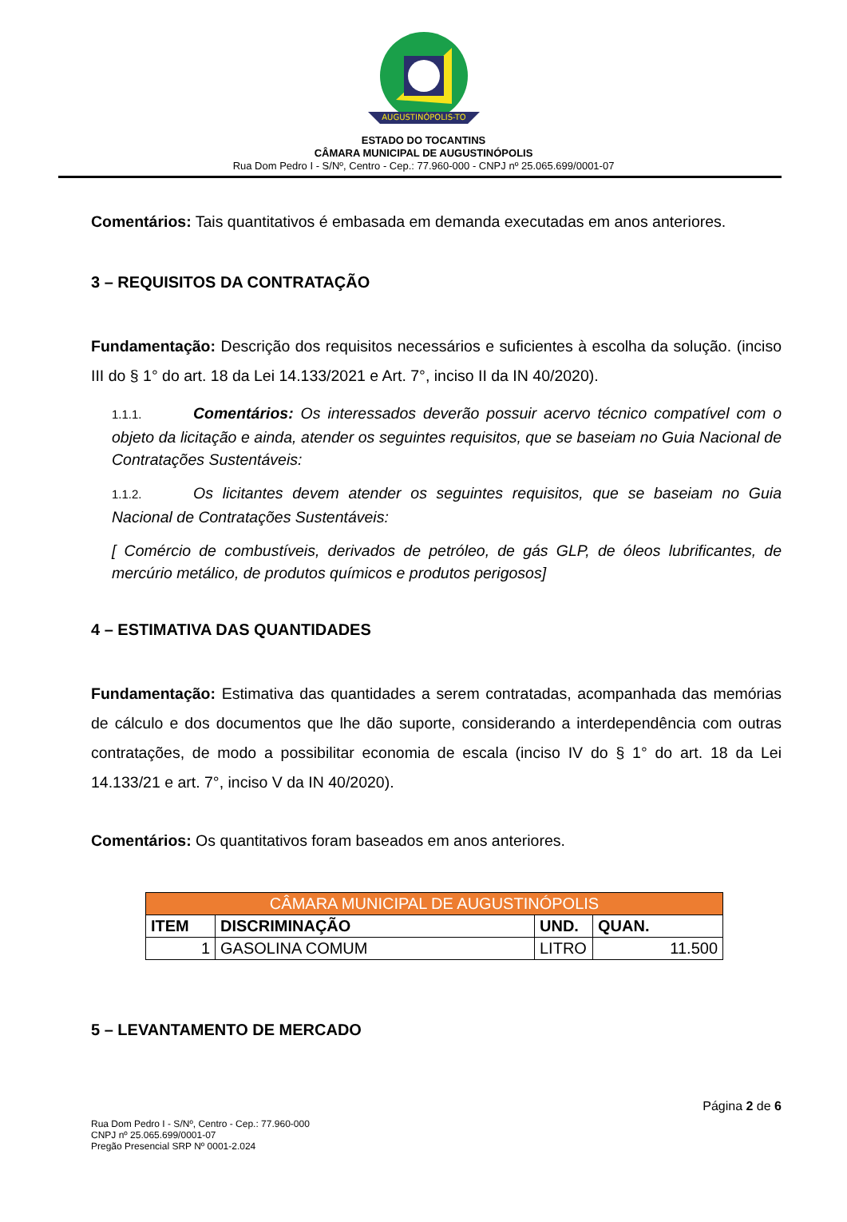AUGUSTINÓPOLIS-TO
ESTADO DO TOCANTINS
CÂMARA MUNICIPAL DE AUGUSTINÓPOLIS
Rua Dom Pedro I - S/Nº, Centro - Cep.: 77.960-000 - CNPJ nº 25.065.699/0001-07
Comentários: Tais quantitativos é embasada em demanda executadas em anos anteriores.
3 – REQUISITOS DA CONTRATAÇÃO
Fundamentação: Descrição dos requisitos necessários e suficientes à escolha da solução. (inciso III do § 1° do art. 18 da Lei 14.133/2021 e Art. 7°, inciso II da IN 40/2020).
1.1.1. Comentários: Os interessados deverão possuir acervo técnico compatível com o objeto da licitação e ainda, atender os seguintes requisitos, que se baseiam no Guia Nacional de Contratações Sustentáveis:
1.1.2. Os licitantes devem atender os seguintes requisitos, que se baseiam no Guia Nacional de Contratações Sustentáveis:
[ Comércio de combustíveis, derivados de petróleo, de gás GLP, de óleos lubrificantes, de mercúrio metálico, de produtos químicos e produtos perigosos]
4 – ESTIMATIVA DAS QUANTIDADES
Fundamentação: Estimativa das quantidades a serem contratadas, acompanhada das memórias de cálculo e dos documentos que lhe dão suporte, considerando a interdependência com outras contratações, de modo a possibilitar economia de escala (inciso IV do § 1° do art. 18 da Lei 14.133/21 e art. 7°, inciso V da IN 40/2020).
Comentários: Os quantitativos foram baseados em anos anteriores.
| CÂMARA MUNICIPAL DE AUGUSTINÓPOLIS | | | |
| --- | --- | --- | --- |
| ITEM | DISCRIMINAÇÃO | UND. | QUAN. |
| 1 | GASOLINA COMUM | LITRO | 11.500 |
5 – LEVANTAMENTO DE MERCADO
Página 2 de 6
Rua Dom Pedro I - S/Nº, Centro - Cep.: 77.960-000
CNPJ nº 25.065.699/0001-07
Pregão Presencial SRP Nº 0001-2.024